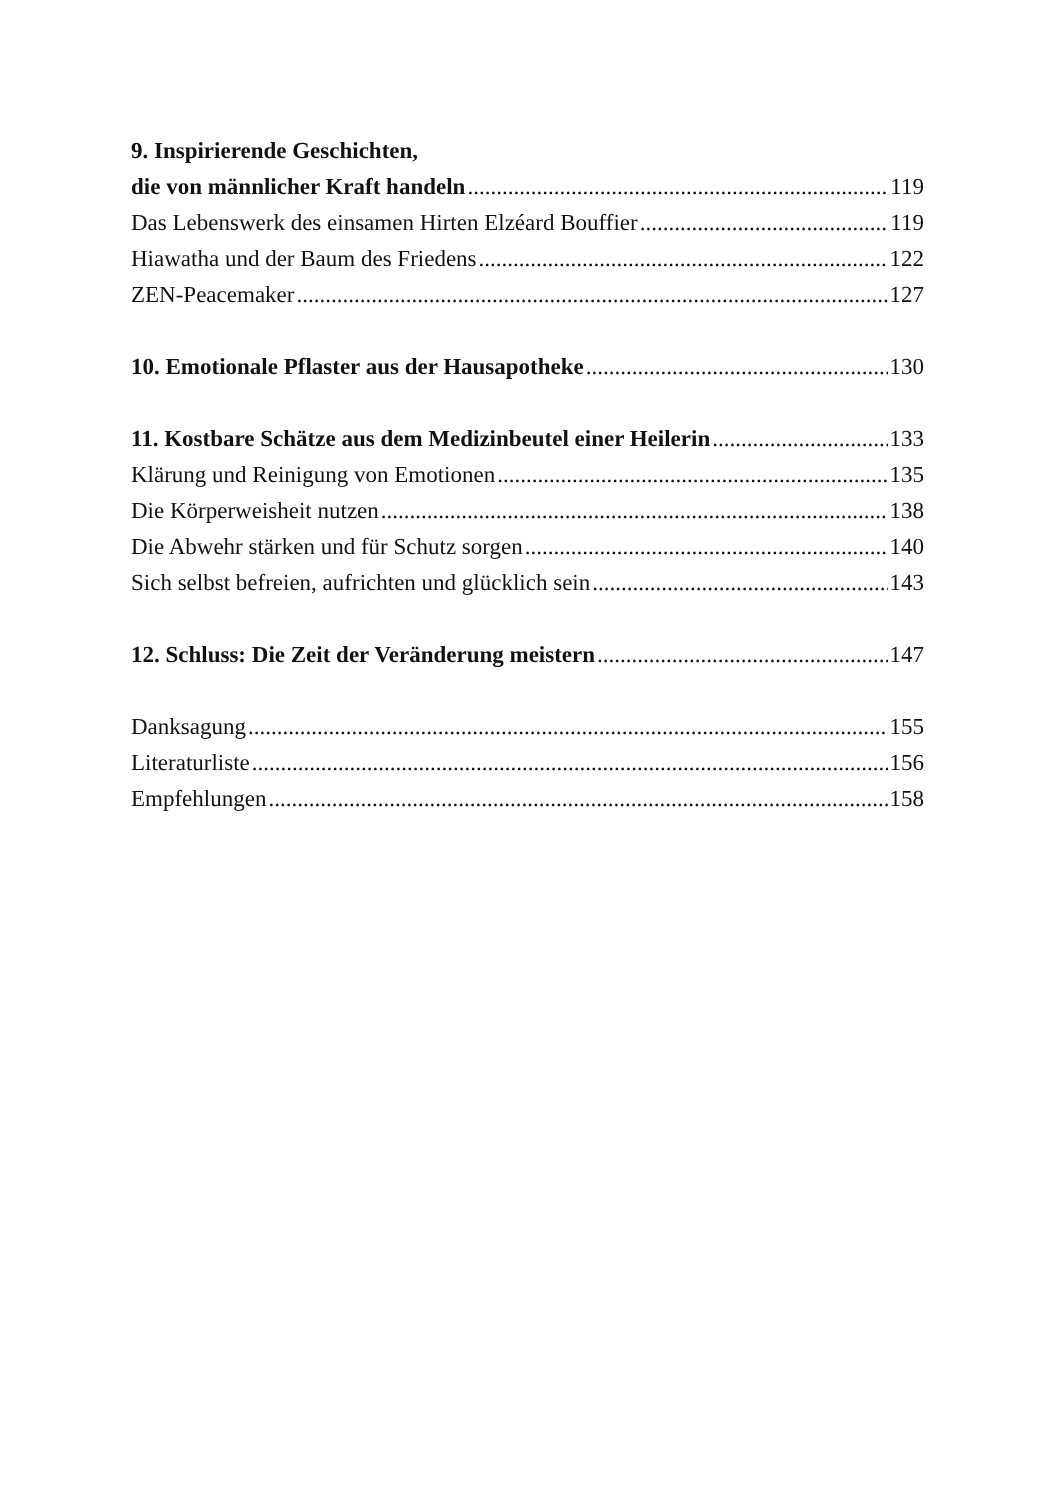9. Inspirierende Geschichten,
die von männlicher Kraft handeln 119
Das Lebenswerk des einsamen Hirten Elzéard Bouffier 119
Hiawatha und der Baum des Friedens 122
ZEN-Peacemaker 127
10. Emotionale Pflaster aus der Hausapotheke 130
11. Kostbare Schätze aus dem Medizinbeutel einer Heilerin 133
Klärung und Reinigung von Emotionen 135
Die Körperweisheit nutzen 138
Die Abwehr stärken und für Schutz sorgen 140
Sich selbst befreien, aufrichten und glücklich sein 143
12. Schluss: Die Zeit der Veränderung meistern 147
Danksagung 155
Literaturliste 156
Empfehlungen 158